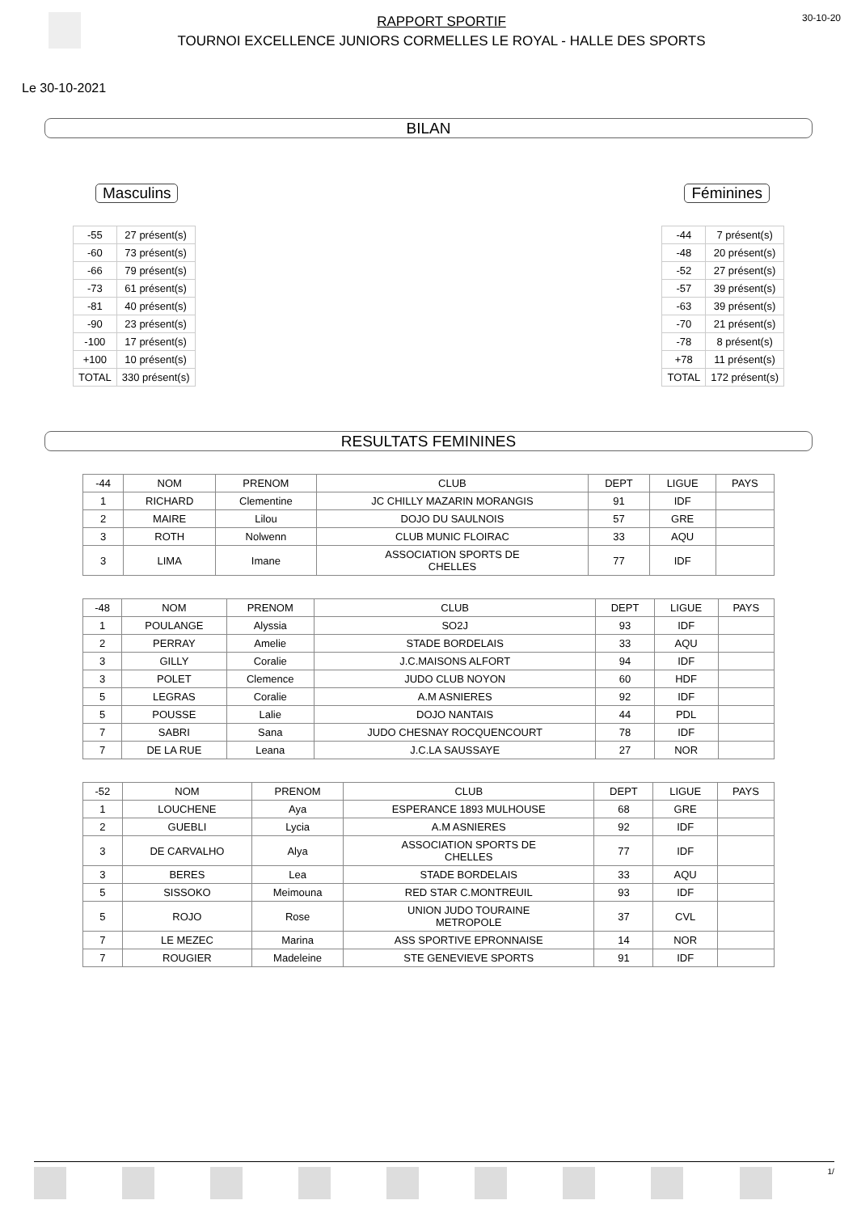RAPPORT SPORTIF
TOURNOI EXCELLENCE JUNIORS CORMELLES LE ROYAL - HALLE DES SPORTS
30-10-20
Le 30-10-2021
BILAN
Masculins
| -55 | 27 présent(s) |
| -60 | 73 présent(s) |
| -66 | 79 présent(s) |
| -73 | 61 présent(s) |
| -81 | 40 présent(s) |
| -90 | 23 présent(s) |
| -100 | 17 présent(s) |
| +100 | 10 présent(s) |
| TOTAL | 330 présent(s) |
Féminines
| -44 | 7 présent(s) |
| -48 | 20 présent(s) |
| -52 | 27 présent(s) |
| -57 | 39 présent(s) |
| -63 | 39 présent(s) |
| -70 | 21 présent(s) |
| -78 | 8 présent(s) |
| +78 | 11 présent(s) |
| TOTAL | 172 présent(s) |
RESULTATS FEMININES
| -44 | NOM | PRENOM | CLUB | DEPT | LIGUE | PAYS |
| --- | --- | --- | --- | --- | --- | --- |
| 1 | RICHARD | Clementine | JC CHILLY MAZARIN MORANGIS | 91 | IDF | |
| 2 | MAIRE | Lilou | DOJO DU SAULNOIS | 57 | GRE | |
| 3 | ROTH | Nolwenn | CLUB MUNIC FLOIRAC | 33 | AQU | |
| 3 | LIMA | Imane | ASSOCIATION SPORTS DE CHELLES | 77 | IDF | |
| -48 | NOM | PRENOM | CLUB | DEPT | LIGUE | PAYS |
| --- | --- | --- | --- | --- | --- | --- |
| 1 | POULANGE | Alyssia | SO2J | 93 | IDF | |
| 2 | PERRAY | Amelie | STADE BORDELAIS | 33 | AQU | |
| 3 | GILLY | Coralie | J.C.MAISONS ALFORT | 94 | IDF | |
| 3 | POLET | Clemence | JUDO CLUB NOYON | 60 | HDF | |
| 5 | LEGRAS | Coralie | A.M ASNIERES | 92 | IDF | |
| 5 | POUSSE | Lalie | DOJO NANTAIS | 44 | PDL | |
| 7 | SABRI | Sana | JUDO CHESNAY ROCQUENCOURT | 78 | IDF | |
| 7 | DE LA RUE | Leana | J.C.LA SAUSSAYE | 27 | NOR | |
| -52 | NOM | PRENOM | CLUB | DEPT | LIGUE | PAYS |
| --- | --- | --- | --- | --- | --- | --- |
| 1 | LOUCHENE | Aya | ESPERANCE 1893 MULHOUSE | 68 | GRE | |
| 2 | GUEBLI | Lycia | A.M ASNIERES | 92 | IDF | |
| 3 | DE CARVALHO | Alya | ASSOCIATION SPORTS DE CHELLES | 77 | IDF | |
| 3 | BERES | Lea | STADE BORDELAIS | 33 | AQU | |
| 5 | SISSOKO | Meimouna | RED STAR C.MONTREUIL | 93 | IDF | |
| 5 | ROJO | Rose | UNION JUDO TOURAINE METROPOLE | 37 | CVL | |
| 7 | LE MEZEC | Marina | ASS SPORTIVE EPRONNAISE | 14 | NOR | |
| 7 | ROUGIER | Madeleine | STE GENEVIEVE SPORTS | 91 | IDF | |
1/